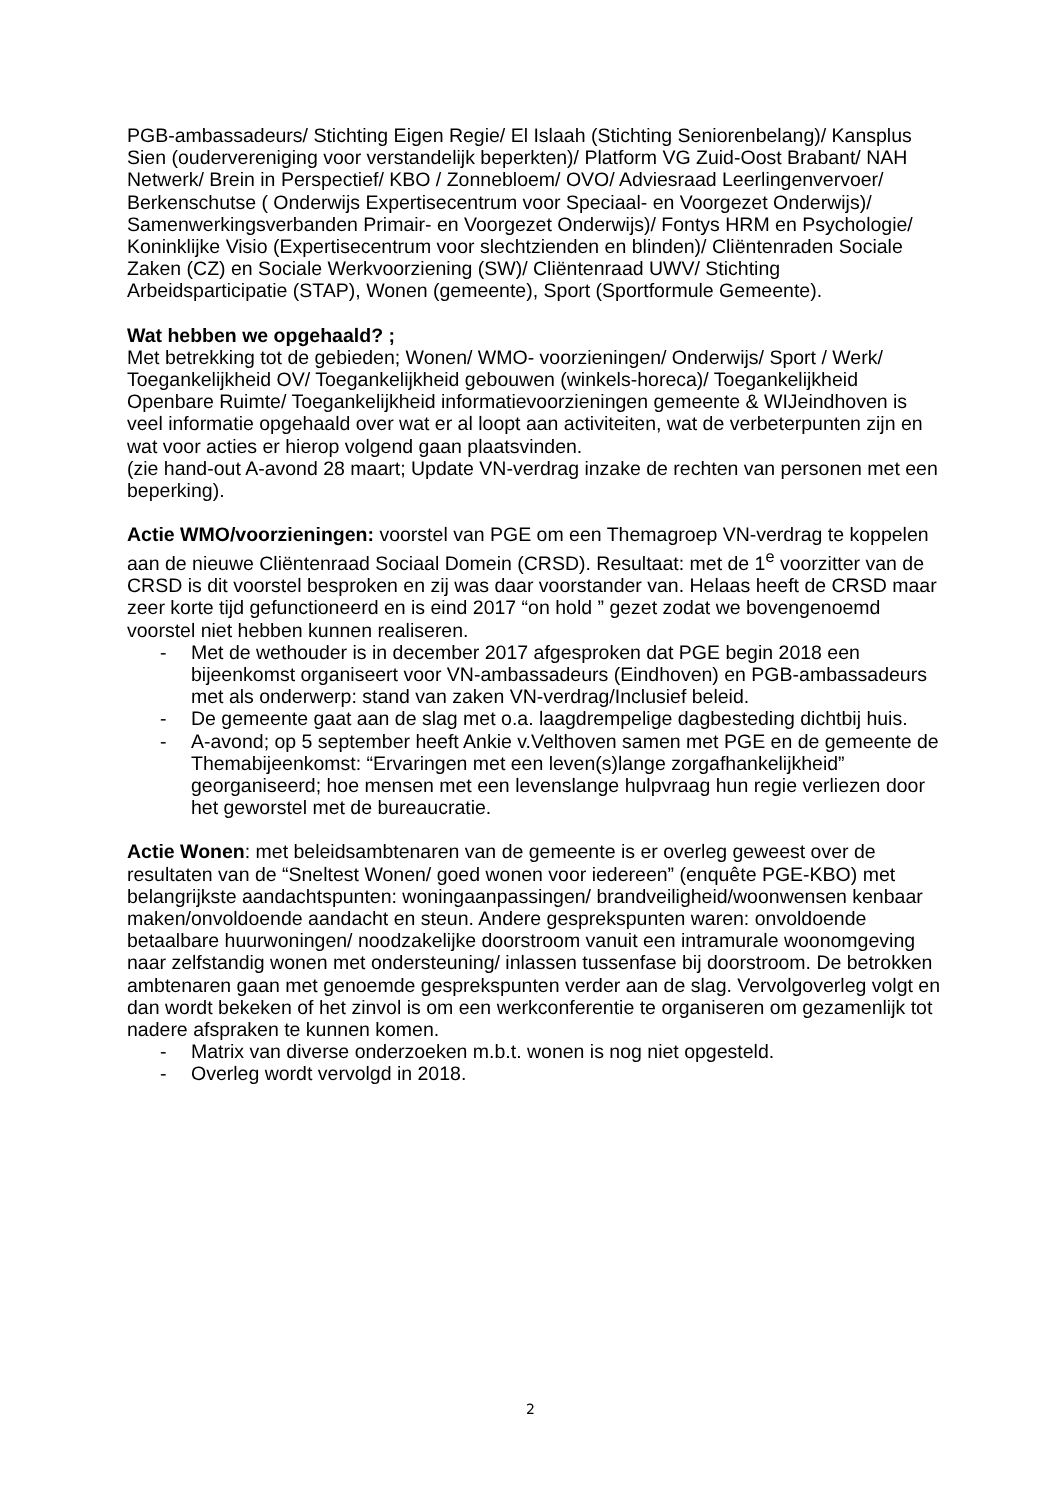PGB-ambassadeurs/ Stichting Eigen Regie/ El Islaah (Stichting Seniorenbelang)/ Kansplus Sien (oudervereniging voor verstandelijk beperkten)/ Platform VG Zuid-Oost Brabant/ NAH Netwerk/ Brein in Perspectief/ KBO / Zonnebloem/ OVO/ Adviesraad Leerlingenvervoer/ Berkenschutse ( Onderwijs Expertisecentrum voor Speciaal- en Voorgezet Onderwijs)/ Samenwerkingsverbanden Primair- en Voorgezet Onderwijs)/ Fontys HRM en Psychologie/ Koninklijke Visio (Expertisecentrum voor slechtzienden en blinden)/ Cliëntenraden Sociale Zaken (CZ) en Sociale Werkvoorziening (SW)/ Cliëntenraad UWV/ Stichting Arbeidsparticipatie (STAP), Wonen (gemeente), Sport (Sportformule Gemeente).
Wat hebben we opgehaald? ;
Met betrekking tot de gebieden; Wonen/ WMO- voorzieningen/ Onderwijs/ Sport / Werk/ Toegankelijkheid OV/ Toegankelijkheid gebouwen (winkels-horeca)/ Toegankelijkheid Openbare Ruimte/ Toegankelijkheid informatievoorzieningen gemeente & WIJeindhoven is veel informatie opgehaald over wat er al loopt aan activiteiten, wat de verbeterpunten zijn en wat voor acties er hierop volgend gaan plaatsvinden.
(zie hand-out A-avond 28 maart; Update VN-verdrag inzake de rechten van personen met een beperking).
Actie WMO/voorzieningen: voorstel van PGE om een Themagroep VN-verdrag te koppelen aan de nieuwe Cliëntenraad Sociaal Domein (CRSD). Resultaat: met de 1<sup>e</sup> voorzitter van de CRSD is dit voorstel besproken en zij was daar voorstander van. Helaas heeft de CRSD maar zeer korte tijd gefunctioneerd en is eind 2017 “on hold ” gezet zodat we bovengenoemd voorstel niet hebben kunnen realiseren.
- Met de wethouder is in december 2017 afgesproken dat PGE begin 2018 een bijeenkomst organiseert voor VN-ambassadeurs (Eindhoven) en PGB-ambassadeurs met als onderwerp: stand van zaken VN-verdrag/Inclusief beleid.
- De gemeente gaat aan de slag met o.a. laagdrempelige dagbesteding dichtbij huis.
- A-avond; op 5 september heeft Ankie v.Velthoven samen met PGE en de gemeente de Themabijeenkomst: “Ervaringen met een leven(s)lange zorgafhankelijkheid” georganiseerd; hoe mensen met een levenslange hulpvraag hun regie verliezen door het geworstel met de bureaucratie.
Actie Wonen: met beleidsambtenaren van de gemeente is er overleg geweest over de resultaten van de “Sneltest Wonen/ goed wonen voor iedereen” (enquête PGE-KBO) met belangrijkste aandachtspunten: woningaanpassingen/ brandveiligheid/woonwensen kenbaar maken/onvoldoende aandacht en steun. Andere gesprekspunten waren: onvoldoende betaalbare huurwoningen/ noodzakelijke doorstroom vanuit een intramurale woonomgeving naar zelfstandig wonen met ondersteuning/ inlassen tussenfase bij doorstroom. De betrokken ambtenaren gaan met genoemde gesprekspunten verder aan de slag. Vervolgoverleg volgt en dan wordt bekeken of het zinvol is om een werkconferentie te organiseren om gezamenlijk tot nadere afspraken te kunnen komen.
- Matrix van diverse onderzoeken m.b.t. wonen is nog niet opgesteld.
- Overleg wordt vervolgd in 2018.
2